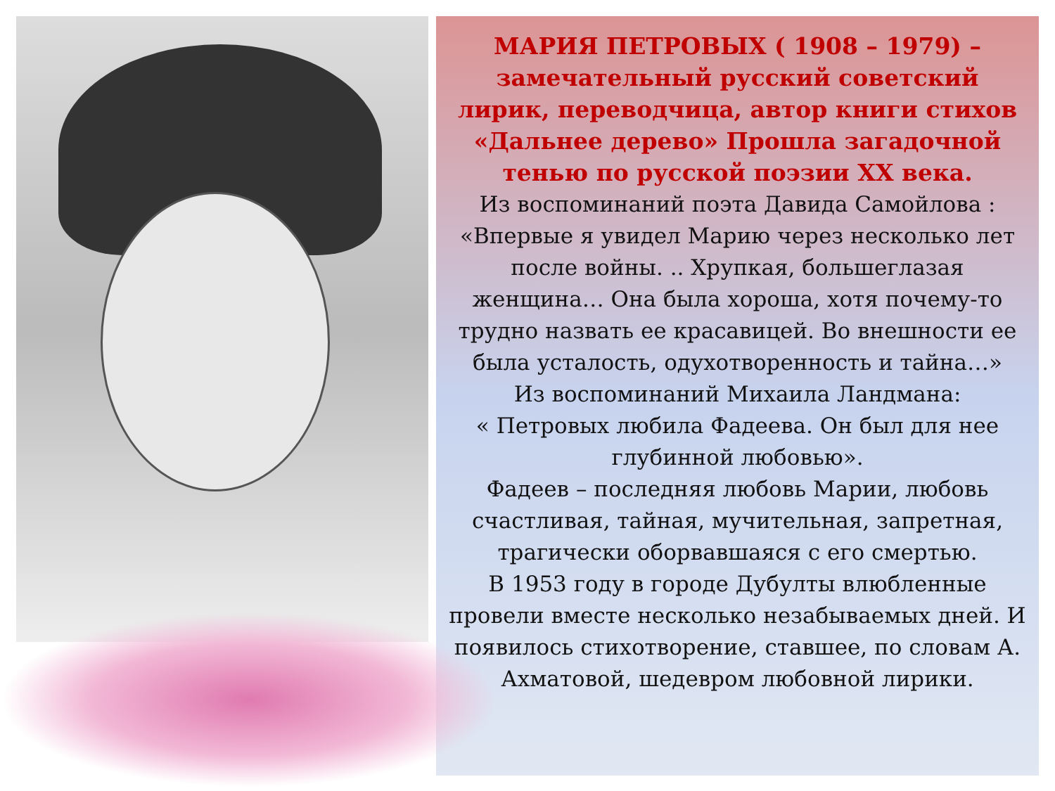МАРИЯ ПЕТРОВЫХ ( 1908 – 1979) – замечательный русский советский лирик, переводчица, автор книги стихов «Дальнее дерево» Прошла загадочной тенью по русской поэзии XX века.
Из воспоминаний поэта Давида Самойлова : «Впервые я увидел Марию через несколько лет после войны. .. Хрупкая, большеглазая женщина… Она была хороша, хотя почему-то трудно назвать ее красавицей. Во внешности ее была усталость, одухотворенность и тайна…»
Из воспоминаний Михаила Ландмана:
« Петровых любила Фадеева. Он был для нее глубинной любовью».
Фадеев – последняя любовь Марии, любовь счастливая, тайная, мучительная, запретная, трагически оборвавшаяся с его смертью.
В 1953 году в городе Дубулты влюбленные провели вместе несколько незабываемых дней. И появилось стихотворение, ставшее, по словам А. Ахматовой, шедевром любовной лирики.